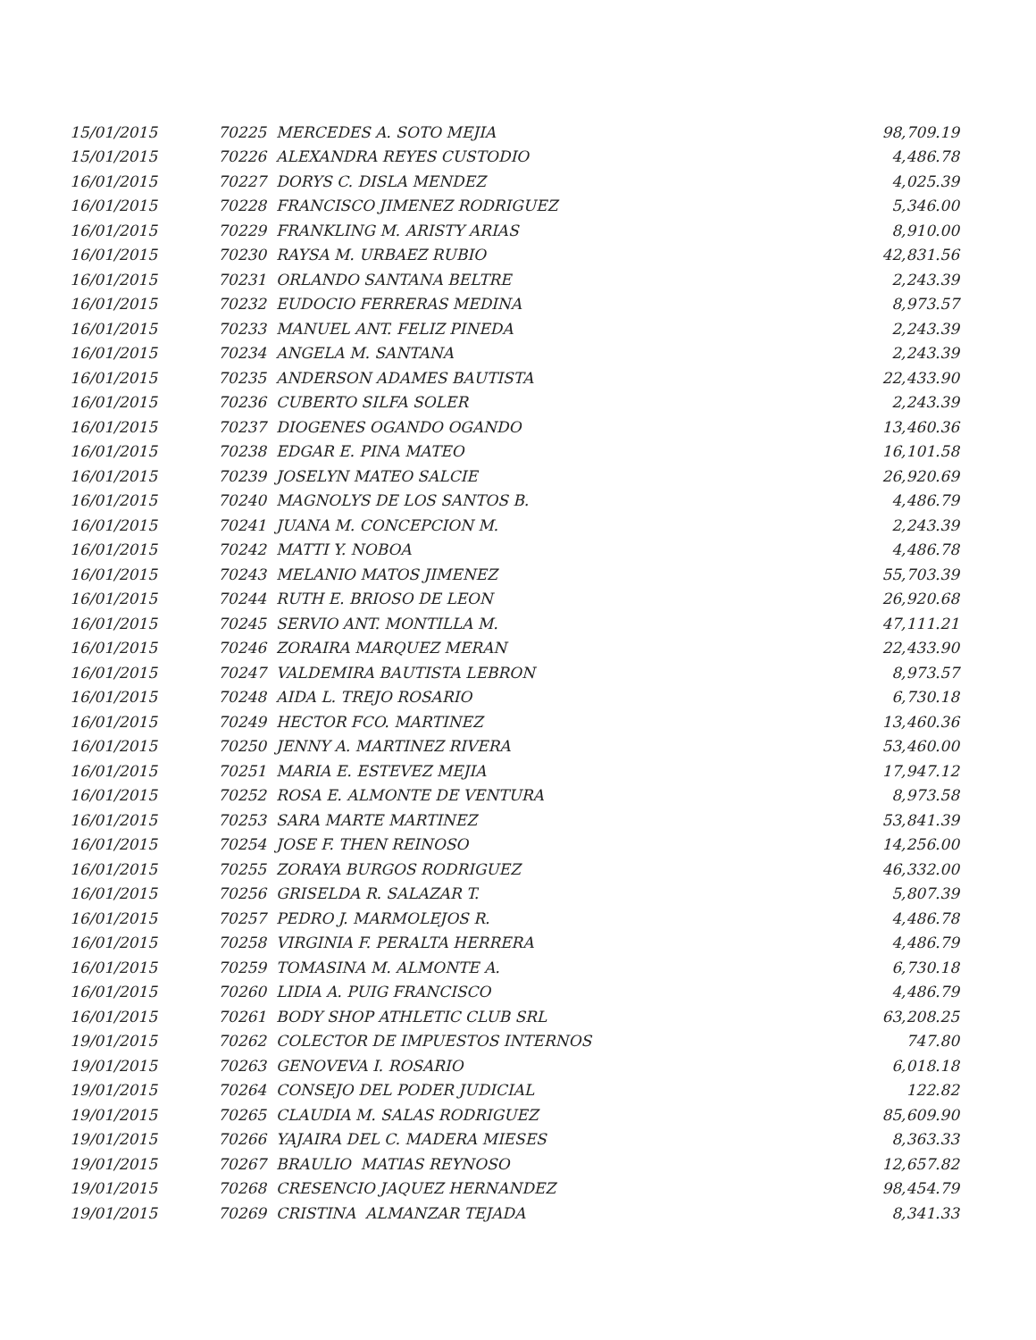| 15/01/2015 | 70225 MERCEDES A. SOTO MEJIA | 98,709.19 |
| 15/01/2015 | 70226 ALEXANDRA REYES CUSTODIO | 4,486.78 |
| 16/01/2015 | 70227 DORYS C. DISLA MENDEZ | 4,025.39 |
| 16/01/2015 | 70228 FRANCISCO JIMENEZ RODRIGUEZ | 5,346.00 |
| 16/01/2015 | 70229 FRANKLING M. ARISTY ARIAS | 8,910.00 |
| 16/01/2015 | 70230 RAYSA M. URBAEZ RUBIO | 42,831.56 |
| 16/01/2015 | 70231 ORLANDO SANTANA BELTRE | 2,243.39 |
| 16/01/2015 | 70232 EUDOCIO FERRERAS MEDINA | 8,973.57 |
| 16/01/2015 | 70233 MANUEL ANT. FELIZ PINEDA | 2,243.39 |
| 16/01/2015 | 70234 ANGELA M. SANTANA | 2,243.39 |
| 16/01/2015 | 70235 ANDERSON ADAMES BAUTISTA | 22,433.90 |
| 16/01/2015 | 70236 CUBERTO SILFA SOLER | 2,243.39 |
| 16/01/2015 | 70237 DIOGENES OGANDO OGANDO | 13,460.36 |
| 16/01/2015 | 70238 EDGAR E. PINA MATEO | 16,101.58 |
| 16/01/2015 | 70239 JOSELYN MATEO SALCIE | 26,920.69 |
| 16/01/2015 | 70240 MAGNOLYS DE LOS SANTOS B. | 4,486.79 |
| 16/01/2015 | 70241 JUANA M. CONCEPCION M. | 2,243.39 |
| 16/01/2015 | 70242 MATTI Y. NOBOA | 4,486.78 |
| 16/01/2015 | 70243 MELANIO MATOS JIMENEZ | 55,703.39 |
| 16/01/2015 | 70244 RUTH E. BRIOSO DE LEON | 26,920.68 |
| 16/01/2015 | 70245 SERVIO ANT. MONTILLA M. | 47,111.21 |
| 16/01/2015 | 70246 ZORAIRA MARQUEZ MERAN | 22,433.90 |
| 16/01/2015 | 70247 VALDEMIRA BAUTISTA LEBRON | 8,973.57 |
| 16/01/2015 | 70248 AIDA L. TREJO ROSARIO | 6,730.18 |
| 16/01/2015 | 70249 HECTOR FCO. MARTINEZ | 13,460.36 |
| 16/01/2015 | 70250 JENNY A. MARTINEZ RIVERA | 53,460.00 |
| 16/01/2015 | 70251 MARIA E. ESTEVEZ MEJIA | 17,947.12 |
| 16/01/2015 | 70252 ROSA E. ALMONTE DE VENTURA | 8,973.58 |
| 16/01/2015 | 70253 SARA MARTE MARTINEZ | 53,841.39 |
| 16/01/2015 | 70254 JOSE F. THEN REINOSO | 14,256.00 |
| 16/01/2015 | 70255 ZORAYA BURGOS RODRIGUEZ | 46,332.00 |
| 16/01/2015 | 70256 GRISELDA R. SALAZAR T. | 5,807.39 |
| 16/01/2015 | 70257 PEDRO J. MARMOLEJOS R. | 4,486.78 |
| 16/01/2015 | 70258 VIRGINIA F. PERALTA HERRERA | 4,486.79 |
| 16/01/2015 | 70259 TOMASINA M. ALMONTE A. | 6,730.18 |
| 16/01/2015 | 70260 LIDIA A. PUIG FRANCISCO | 4,486.79 |
| 16/01/2015 | 70261 BODY SHOP ATHLETIC CLUB SRL | 63,208.25 |
| 19/01/2015 | 70262 COLECTOR DE IMPUESTOS INTERNOS | 747.80 |
| 19/01/2015 | 70263 GENOVEVA I. ROSARIO | 6,018.18 |
| 19/01/2015 | 70264 CONSEJO DEL PODER JUDICIAL | 122.82 |
| 19/01/2015 | 70265 CLAUDIA M. SALAS RODRIGUEZ | 85,609.90 |
| 19/01/2015 | 70266 YAJAIRA DEL C. MADERA MIESES | 8,363.33 |
| 19/01/2015 | 70267 BRAULIO MATIAS REYNOSO | 12,657.82 |
| 19/01/2015 | 70268 CRESENCIO JAQUEZ HERNANDEZ | 98,454.79 |
| 19/01/2015 | 70269 CRISTINA ALMANZAR TEJADA | 8,341.33 |